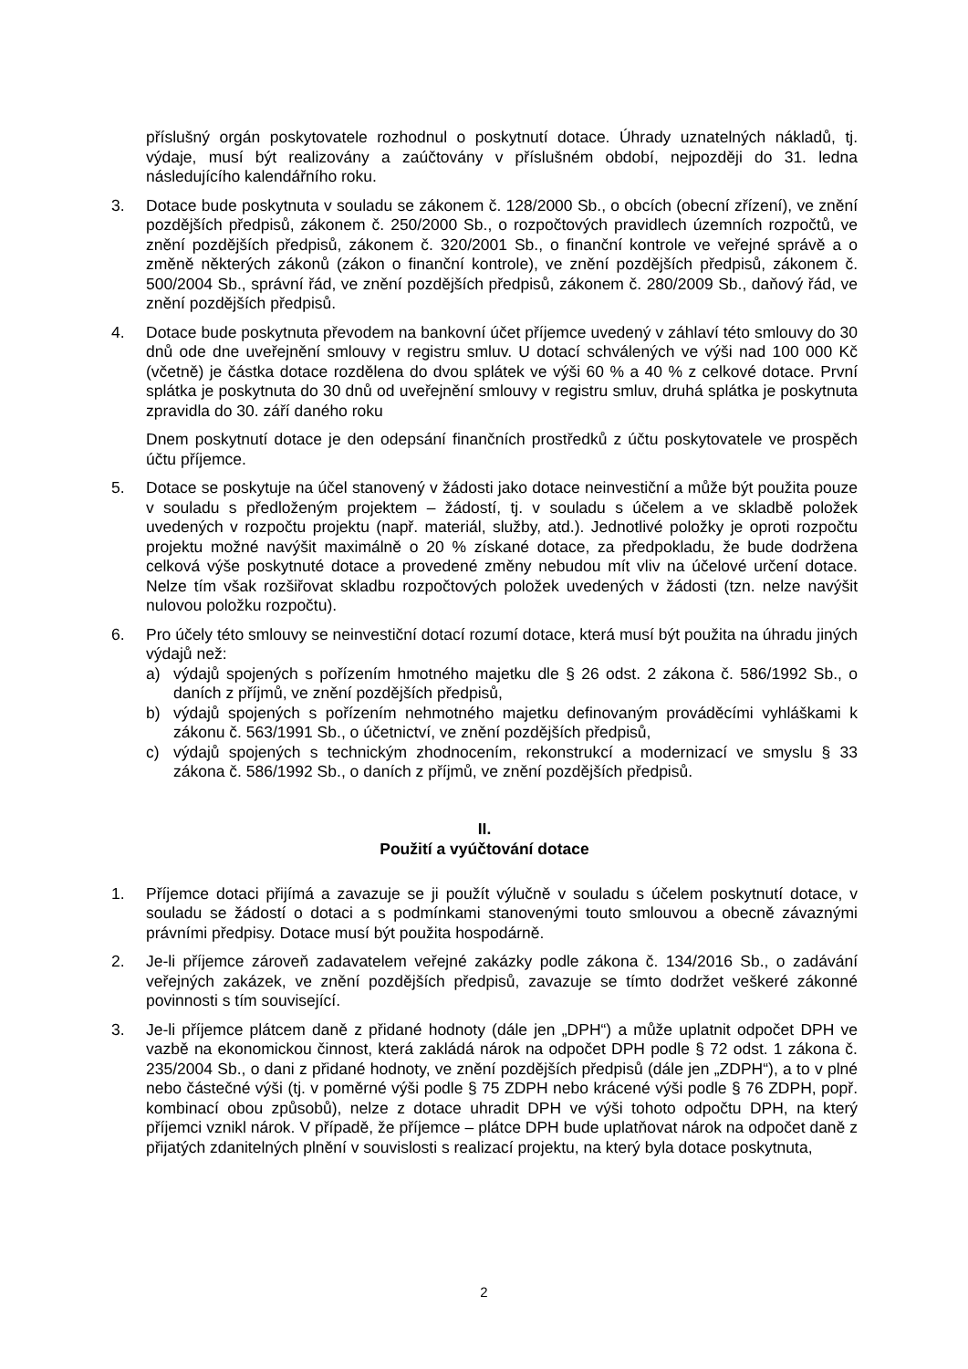příslušný orgán poskytovatele rozhodnul o poskytnutí dotace. Úhrady uznatelných nákladů, tj. výdaje, musí být realizovány a zaúčtovány v příslušném období, nejpozději do 31. ledna následujícího kalendářního roku.
3. Dotace bude poskytnuta v souladu se zákonem č. 128/2000 Sb., o obcích (obecní zřízení), ve znění pozdějších předpisů, zákonem č. 250/2000 Sb., o rozpočtových pravidlech územních rozpočtů, ve znění pozdějších předpisů, zákonem č. 320/2001 Sb., o finanční kontrole ve veřejné správě a o změně některých zákonů (zákon o finanční kontrole), ve znění pozdějších předpisů, zákonem č. 500/2004 Sb., správní řád, ve znění pozdějších předpisů, zákonem č. 280/2009 Sb., daňový řád, ve znění pozdějších předpisů.
4. Dotace bude poskytnuta převodem na bankovní účet příjemce uvedený v záhlaví této smlouvy do 30 dnů ode dne uveřejnění smlouvy v registru smluv. U dotací schválených ve výši nad 100 000 Kč (včetně) je částka dotace rozdělena do dvou splátek ve výši 60 % a 40 % z celkové dotace. První splátka je poskytnuta do 30 dnů od uveřejnění smlouvy v registru smluv, druhá splátka je poskytnuta zpravidla do 30. září daného roku
Dnem poskytnutí dotace je den odepsání finančních prostředků z účtu poskytovatele ve prospěch účtu příjemce.
5. Dotace se poskytuje na účel stanovený v žádosti jako dotace neinvestiční a může být použita pouze v souladu s předloženým projektem – žádostí, tj. v souladu s účelem a ve skladbě položek uvedených v rozpočtu projektu (např. materiál, služby, atd.). Jednotlivé položky je oproti rozpočtu projektu možné navýšit maximálně o 20 % získané dotace, za předpokladu, že bude dodržena celková výše poskytnuté dotace a provedené změny nebudou mít vliv na účelové určení dotace. Nelze tím však rozšiřovat skladbu rozpočtových položek uvedených v žádosti (tzn. nelze navýšit nulovou položku rozpočtu).
6. Pro účely této smlouvy se neinvestiční dotací rozumí dotace, která musí být použita na úhradu jiných výdajů než:
a) výdajů spojených s pořízením hmotného majetku dle § 26 odst. 2 zákona č. 586/1992 Sb., o daních z příjmů, ve znění pozdějších předpisů,
b) výdajů spojených s pořízením nehmotného majetku definovaným prováděcími vyhláškami k zákonu č. 563/1991 Sb., o účetnictví, ve znění pozdějších předpisů,
c) výdajů spojených s technickým zhodnocením, rekonstrukcí a modernizací ve smyslu § 33 zákona č. 586/1992 Sb., o daních z příjmů, ve znění pozdějších předpisů.
II.
Použití a vyúčtování dotace
1. Příjemce dotaci přijímá a zavazuje se ji použít výlučně v souladu s účelem poskytnutí dotace, v souladu se žádostí o dotaci a s podmínkami stanovenými touto smlouvou a obecně závaznými právními předpisy. Dotace musí být použita hospodárně.
2. Je-li příjemce zároveň zadavatelem veřejné zakázky podle zákona č. 134/2016 Sb., o zadávání veřejných zakázek, ve znění pozdějších předpisů, zavazuje se tímto dodržet veškeré zákonné povinnosti s tím související.
3. Je-li příjemce plátcem daně z přidané hodnoty (dále jen „DPH“) a může uplatnit odpočet DPH ve vazbě na ekonomickou činnost, která zakládá nárok na odpočet DPH podle § 72 odst. 1 zákona č. 235/2004 Sb., o dani z přidané hodnoty, ve znění pozdějších předpisů (dále jen „ZDPH“), a to v plné nebo částečné výši (tj. v poměrné výši podle § 75 ZDPH nebo krácené výši podle § 76 ZDPH, popř. kombinací obou způsobů), nelze z dotace uhradit DPH ve výši tohoto odpočtu DPH, na který příjemci vznikl nárok. V případě, že příjemce – plátce DPH bude uplatňovat nárok na odpočet daně z přijatých zdanitelných plnění v souvislosti s realizací projektu, na který byla dotace poskytnuta,
2